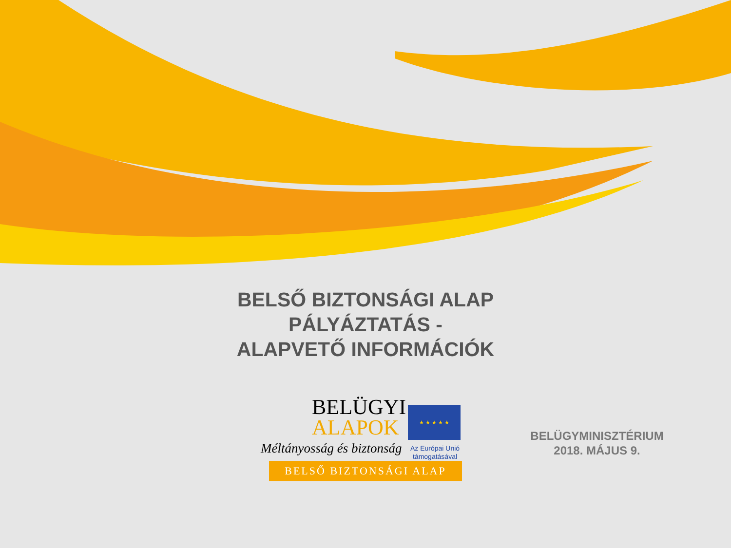BELSŐ BIZTONSÁGI ALAP
PÁLYÁZTATÁS -
ALAPVETŐ INFORMÁCIÓK
BELÜGYI
ALAPOK
Méltányosság és biztonság
★ ★ ★ ★ ★
Az Európai Unió támogatásával
BELSŐ BIZTONSÁGI ALAP
BELÜGYMINISZTÉRIUM
2018. MÁJUS 9.